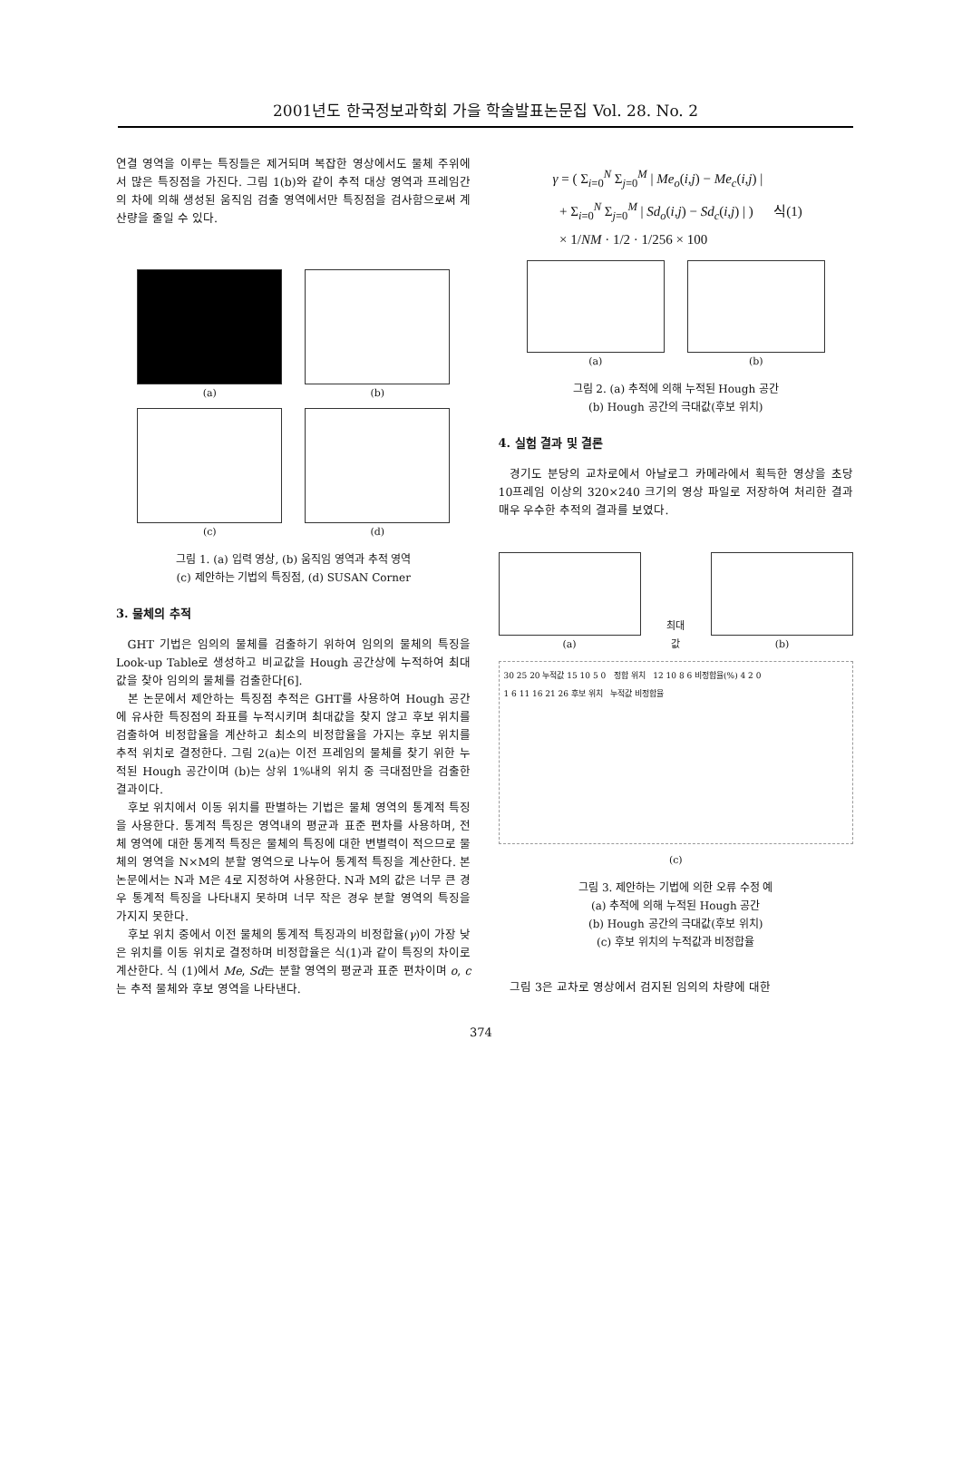2001년도 한국정보과학회 가을 학술발표논문집 Vol. 28. No. 2
연결 영역을 이루는 특징들은 제거되며 복잡한 영상에서도 물체 주위에서 많은 특징점을 가진다. 그림 1(b)와 같이 추적 대상 영역과 프레임간의 차에 의해 생성된 움직임 검출 영역에서만 특징점을 검사함으로써 계산량을 줄일 수 있다.
(a) (b)
(c) (d)
그림 1. (a) 입력 영상, (b) 움직임 영역과 추적 영역
(c) 제안하는 기법의 특징점, (d) SUSAN Corner
3. 물체의 추적
GHT 기법은 임의의 물체를 검출하기 위하여 임의의 물체의 특징을 Look-up Table로 생성하고 비교값을 Hough 공간상에 누적하여 최대값을 찾아 임의의 물체를 검출한다[6].
본 논문에서 제안하는 특징점 추적은 GHT를 사용하여 Hough 공간에 유사한 특징점의 좌표를 누적시키며 최대값을 찾지 않고 후보 위치를 검출하여 비정합율을 계산하고 최소의 비정합율을 가지는 후보 위치를 추적 위치로 결정한다. 그림 2(a)는 이전 프레임의 물체를 찾기 위한 누적된 Hough 공간이며 (b)는 상위 1%내의 위치 중 극대점만을 검출한 결과이다.
후보 위치에서 이동 위치를 판별하는 기법은 물체 영역의 통계적 특징을 사용한다. 통계적 특징은 영역내의 평균과 표준 편차를 사용하며, 전체 영역에 대한 통계적 특징은 물체의 특징에 대한 변별력이 적으므로 물체의 영역을 N×M의 분할 영역으로 나누어 통계적 특징을 계산한다. 본 논문에서는 N과 M은 4로 지정하여 사용한다. N과 M의 값은 너무 큰 경우 통계적 특징을 나타내지 못하며 너무 작은 경우 분할 영역의 특징을 가지지 못한다.
후보 위치 중에서 이전 물체의 통계적 특징과의 비정합율(γ)이 가장 낮은 위치를 이동 위치로 결정하며 비정합율은 식(1)과 같이 특징의 차이로 계산한다. 식 (1)에서 Me, Sd는 분할 영역의 평균과 표준 편차이며 o, c는 추적 물체와 후보 영역을 나타낸다.
γ = ( Σ<sub>i=0</sub><sup>N</sup> Σ<sub>j=0</sub><sup>M</sup> | Me<sub>o</sub>(i,j) − Me<sub>c</sub>(i,j) |
+ Σ<sub>i=0</sub><sup>N</sup> Σ<sub>j=0</sub><sup>M</sup> | Sd<sub>o</sub>(i,j) − Sd<sub>c</sub>(i,j) | ) 식(1)
× 1/NM · 1/2 · 1/256 × 100
(a) (b)
그림 2. (a) 추적에 의해 누적된 Hough 공간
(b) Hough 공간의 극대값(후보 위치)
4. 실험 결과 및 결론
경기도 분당의 교차로에서 아날로그 카메라에서 획득한 영상을 초당 10프레임 이상의 320×240 크기의 영상 파일로 저장하여 처리한 결과 매우 우수한 추적의 결과를 보였다.
(a) 최대값 (b)
30 25 20 누적값 15 10 5 0 정합 위치 12 10 8 6 비정합율(%) 4 2 0
1 6 11 16 21 26 후보 위치 누적값 비정합율
(c)
그림 3. 제안하는 기법에 의한 오류 수정 예
(a) 추적에 의해 누적된 Hough 공간
(b) Hough 공간의 극대값(후보 위치)
(c) 후보 위치의 누적값과 비정합율
그림 3은 교차로 영상에서 검지된 임의의 차량에 대한
374